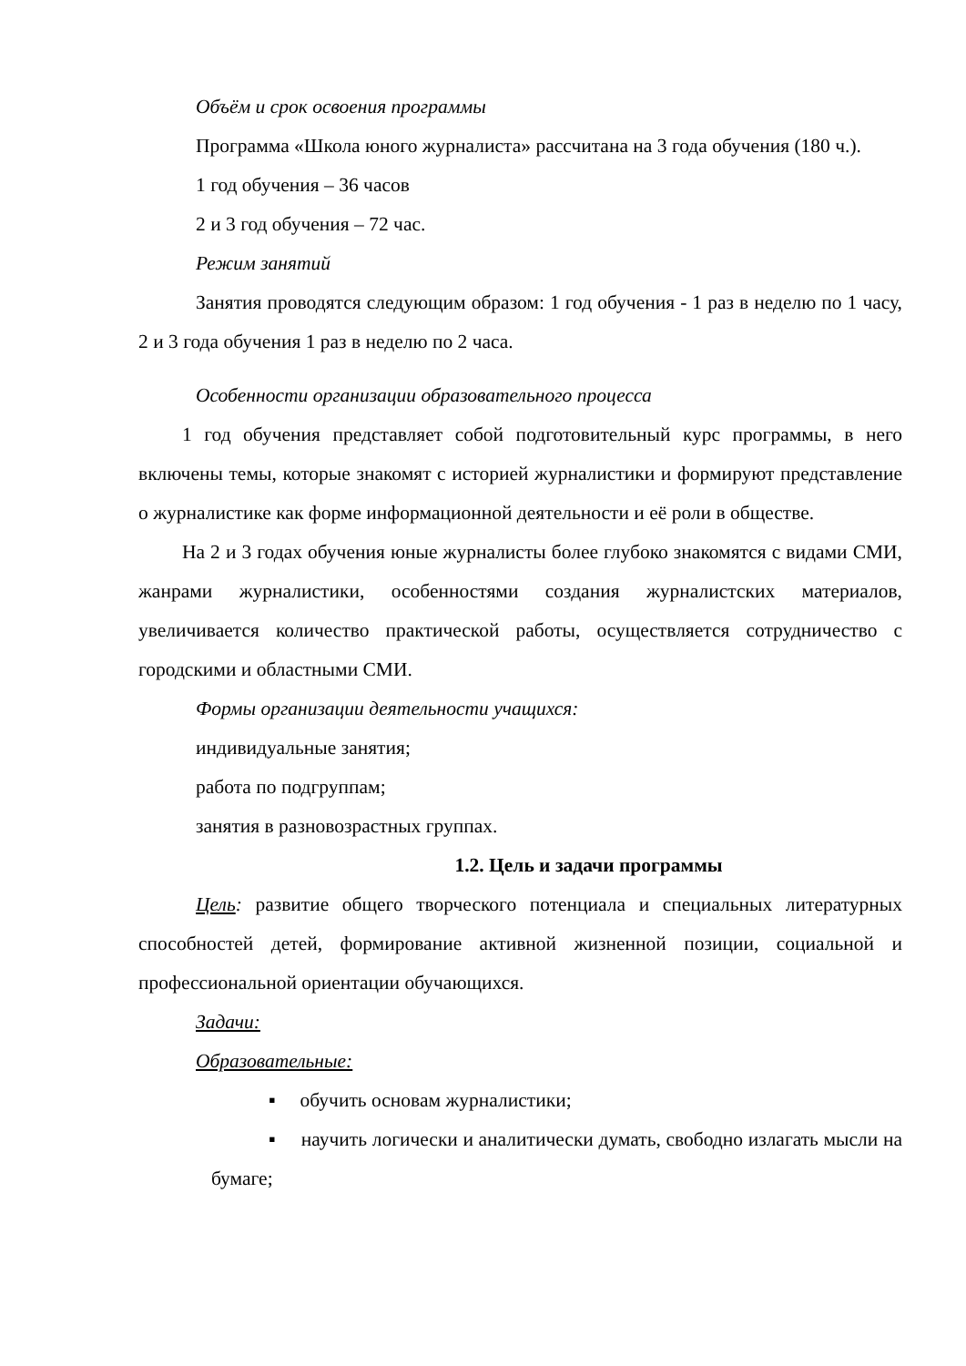Объём и срок освоения программы
Программа «Школа юного журналиста» рассчитана на 3 года обучения (180 ч.).
1 год обучения – 36 часов
2 и 3 год обучения – 72 час.
Режим занятий
Занятия проводятся следующим образом: 1 год обучения - 1 раз в неделю по 1 часу, 2 и 3 года обучения 1 раз в неделю по 2 часа.
Особенности организации образовательного процесса
1 год обучения представляет собой подготовительный курс программы, в него включены темы, которые знакомят с историей журналистики и формируют представление о журналистике как форме информационной деятельности и её роли в обществе.
На 2 и 3 годах обучения юные журналисты более глубоко знакомятся с видами СМИ, жанрами журналистики, особенностями создания журналистских материалов, увеличивается количество практической работы, осуществляется сотрудничество с городскими и областными СМИ.
Формы организации деятельности учащихся:
индивидуальные занятия;
работа по подгруппам;
занятия в разновозрастных группах.
1.2. Цель и задачи программы
Цель: развитие общего творческого потенциала и специальных литературных способностей детей, формирование активной жизненной позиции, социальной и профессиональной ориентации обучающихся.
Задачи:
Образовательные:
▪ обучить основам журналистики;
▪ научить логически и аналитически думать, свободно излагать мысли на бумаге;